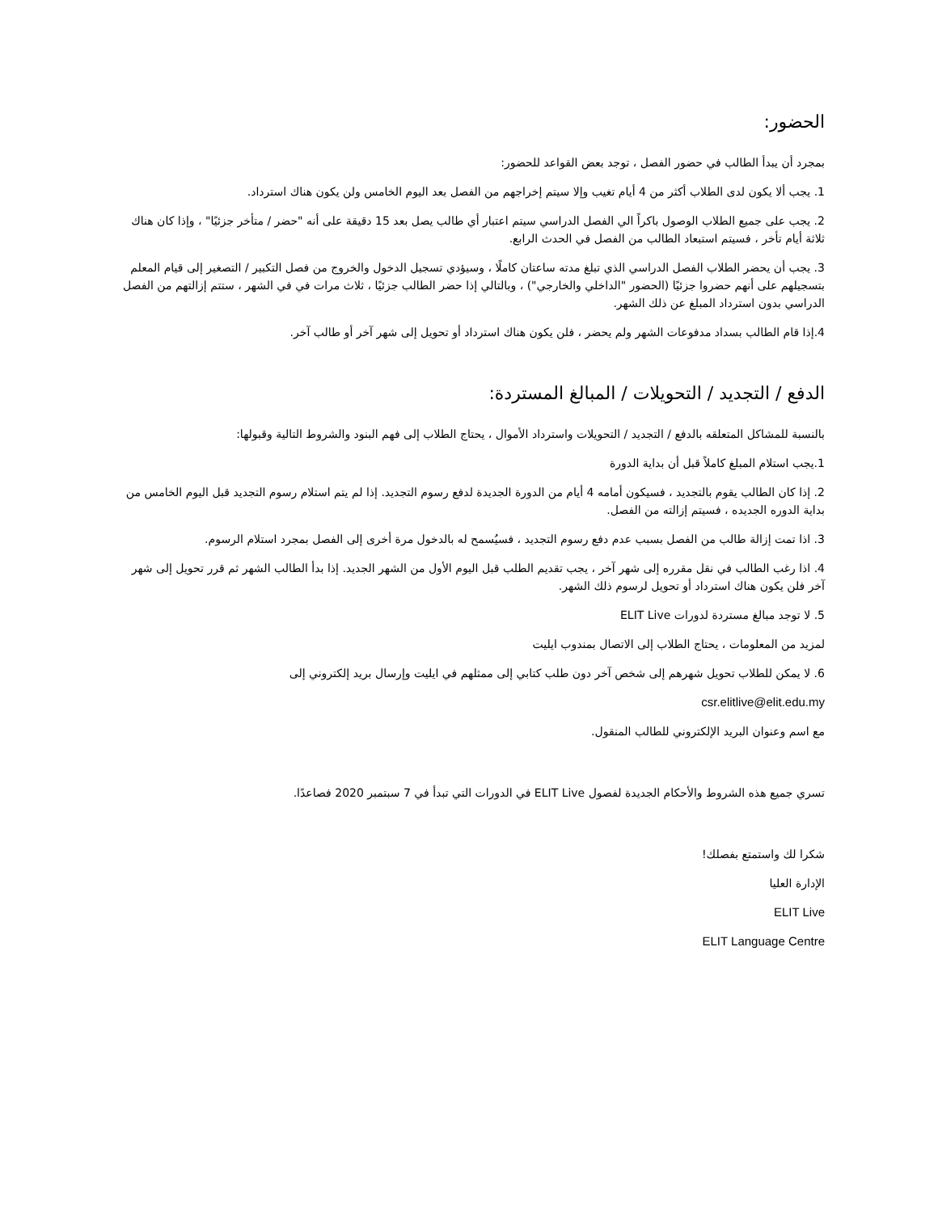الحضور:
بمجرد أن يبدأ الطالب في حضور الفصل ، توجد بعض القواعد للحضور:
1. يجب ألا يكون لدى الطلاب أكثر من 4 أيام تغيب وإلا سيتم إخراجهم من الفصل بعد اليوم الخامس ولن يكون هناك استرداد.
2. يجب على جميع الطلاب الوصول باكراً الي الفصل الدراسي سيتم اعتبار أي طالب يصل بعد 15 دقيقة على أنه "حضر / متأخر جزئيًا" ، وإذا كان هناك ثلاثة أيام تأخر ، فسيتم استبعاد الطالب من الفصل في الحدث الرابع.
3. يجب أن يحضر الطلاب الفصل الدراسي الذي تبلغ مدته ساعتان كاملًا ، وسيؤدي تسجيل الدخول والخروج من فصل التكبير / التصغير إلى قيام المعلم بتسجيلهم على أنهم حضروا جزئيًا (الحضور "الداخلي والخارجي") ، وبالتالي إذا حضر الطالب جزئيًا ، ثلاث مرات في في الشهر ، ستتم إزالتهم من الفصل الدراسي بدون استرداد المبلغ عن ذلك الشهر.
4.إذا قام الطالب بسداد مدفوعات الشهر ولم يحضر ، فلن يكون هناك استرداد أو تحويل إلى شهر آخر أو طالب آخر.
الدفع / التجديد / التحويلات / المبالغ المستردة:
بالنسبة للمشاكل المتعلقه بالدفع / التجديد / التحويلات واسترداد الأموال ، يحتاج الطلاب إلى فهم البنود والشروط التالية وقبولها:
1.يجب استلام المبلغ كاملاً قبل أن بداية الدورة
2. إذا كان الطالب يقوم بالتجديد ، فسيكون أمامه 4 أيام من الدورة الجديدة لدفع رسوم التجديد. إذا لم يتم استلام رسوم التجديد قبل اليوم الخامس من بداية الدوره الجديده ، فسيتم إزالته من الفصل.
3. اذا تمت إزالة طالب من الفصل بسبب عدم دفع رسوم التجديد ، فسيُسمح له بالدخول مرة أخرى إلى الفصل بمجرد استلام الرسوم.
4. اذا رغب الطالب في نقل مقرره إلى شهر آخر ، يجب تقديم الطلب قبل اليوم الأول من الشهر الجديد. إذا بدأ الطالب الشهر ثم قرر تحويل إلى شهر آخر فلن يكون هناك استرداد أو تحويل لرسوم ذلك الشهر.
5. لا توجد مبالغ مستردة لدورات ELIT Live
لمزيد من المعلومات ، يحتاج الطلاب إلى الاتصال بمندوب ايليت
6. لا يمكن للطلاب تحويل شهرهم إلى شخص آخر دون طلب كتابي إلى ممثلهم في ايليت وإرسال بريد إلكتروني إلى
csr.elitlive@elit.edu.my
مع اسم وعنوان البريد الإلكتروني للطالب المنقول.
تسري جميع هذه الشروط والأحكام الجديدة لفصول ELIT Live في الدورات التي تبدأ في 7 سبتمبر 2020 فصاعدًا.
شكرا لك واستمتع بفصلك!
الإدارة العليا
ELIT Live
ELIT Language Centre